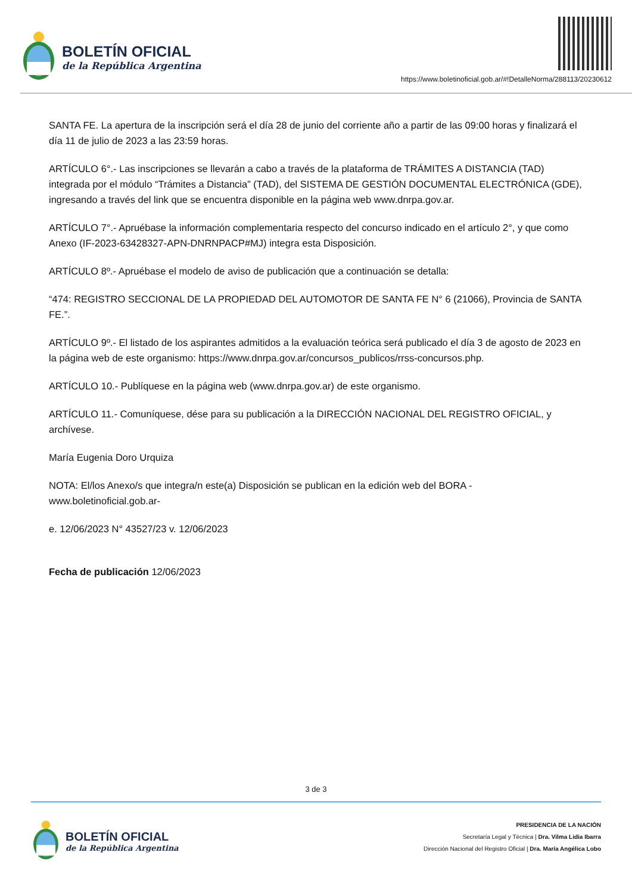BOLETÍN OFICIAL
de la República Argentina
https://www.boletinoficial.gob.ar/#!DetalleNorma/288113/20230612
SANTA FE. La apertura de la inscripción será el día 28 de junio del corriente año a partir de las 09:00 horas y finalizará el día 11 de julio de 2023 a las 23:59 horas.
ARTÍCULO 6°.- Las inscripciones se llevarán a cabo a través de la plataforma de TRÁMITES A DISTANCIA (TAD) integrada por el módulo “Trámites a Distancia” (TAD), del SISTEMA DE GESTIÓN DOCUMENTAL ELECTRÓNICA (GDE), ingresando a través del link que se encuentra disponible en la página web www.dnrpa.gov.ar.
ARTÍCULO 7°.- Apruébase la información complementaria respecto del concurso indicado en el artículo 2°, y que como Anexo (IF-2023-63428327-APN-DNRNPACP#MJ) integra esta Disposición.
ARTÍCULO 8º.- Apruébase el modelo de aviso de publicación que a continuación se detalla:
“474: REGISTRO SECCIONAL DE LA PROPIEDAD DEL AUTOMOTOR DE SANTA FE N° 6 (21066), Provincia de SANTA FE.”.
ARTÍCULO 9º.- El listado de los aspirantes admitidos a la evaluación teórica será publicado el día 3 de agosto de 2023 en la página web de este organismo: https://www.dnrpa.gov.ar/concursos_publicos/rrss-concursos.php.
ARTÍCULO 10.- Publíquese en la página web (www.dnrpa.gov.ar) de este organismo.
ARTÍCULO 11.- Comuníquese, dése para su publicación a la DIRECCIÓN NACIONAL DEL REGISTRO OFICIAL, y archívese.
María Eugenia Doro Urquiza
NOTA: El/los Anexo/s que integra/n este(a) Disposición se publican en la edición web del BORA -www.boletinoficial.gob.ar-
e. 12/06/2023 N° 43527/23 v. 12/06/2023
Fecha de publicación 12/06/2023
3 de 3
BOLETÍN OFICIAL
de la República Argentina
PRESIDENCIA DE LA NACIÓN
Secretaría Legal y Técnica | Dra. Vilma Lidia Ibarra
Dirección Nacional del Registro Oficial | Dra. María Angélica Lobo